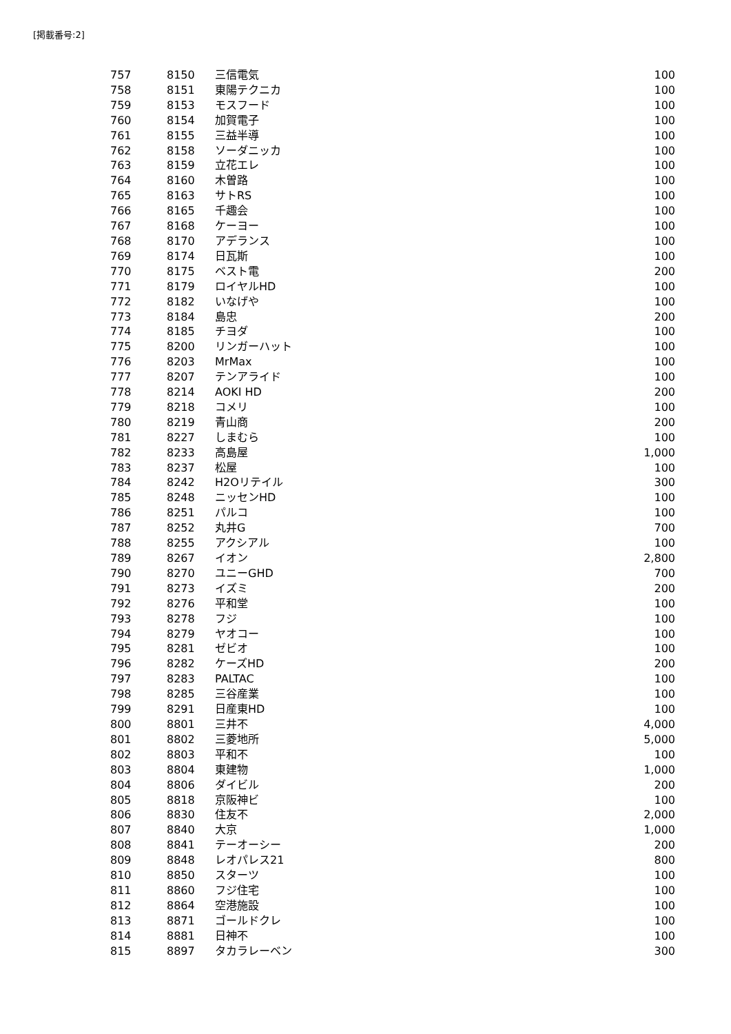[掲載番号:2]
| 757 | 8150 | 三信電気 | 100 |
| 758 | 8151 | 東陽テクニカ | 100 |
| 759 | 8153 | モスフード | 100 |
| 760 | 8154 | 加賀電子 | 100 |
| 761 | 8155 | 三益半導 | 100 |
| 762 | 8158 | ソーダニッカ | 100 |
| 763 | 8159 | 立花エレ | 100 |
| 764 | 8160 | 木曽路 | 100 |
| 765 | 8163 | サトRS | 100 |
| 766 | 8165 | 千趣会 | 100 |
| 767 | 8168 | ケーヨー | 100 |
| 768 | 8170 | アデランス | 100 |
| 769 | 8174 | 日瓦斯 | 100 |
| 770 | 8175 | ベスト電 | 200 |
| 771 | 8179 | ロイヤルHD | 100 |
| 772 | 8182 | いなげや | 100 |
| 773 | 8184 | 島忠 | 200 |
| 774 | 8185 | チヨダ | 100 |
| 775 | 8200 | リンガーハット | 100 |
| 776 | 8203 | MrMax | 100 |
| 777 | 8207 | テンアライド | 100 |
| 778 | 8214 | AOKI HD | 200 |
| 779 | 8218 | コメリ | 100 |
| 780 | 8219 | 青山商 | 200 |
| 781 | 8227 | しまむら | 100 |
| 782 | 8233 | 高島屋 | 1,000 |
| 783 | 8237 | 松屋 | 100 |
| 784 | 8242 | H2Oリテイル | 300 |
| 785 | 8248 | ニッセンHD | 100 |
| 786 | 8251 | パルコ | 100 |
| 787 | 8252 | 丸井G | 700 |
| 788 | 8255 | アクシアル | 100 |
| 789 | 8267 | イオン | 2,800 |
| 790 | 8270 | ユニーGHD | 700 |
| 791 | 8273 | イズミ | 200 |
| 792 | 8276 | 平和堂 | 100 |
| 793 | 8278 | フジ | 100 |
| 794 | 8279 | ヤオコー | 100 |
| 795 | 8281 | ゼビオ | 100 |
| 796 | 8282 | ケーズHD | 200 |
| 797 | 8283 | PALTAC | 100 |
| 798 | 8285 | 三谷産業 | 100 |
| 799 | 8291 | 日産東HD | 100 |
| 800 | 8801 | 三井不 | 4,000 |
| 801 | 8802 | 三菱地所 | 5,000 |
| 802 | 8803 | 平和不 | 100 |
| 803 | 8804 | 東建物 | 1,000 |
| 804 | 8806 | ダイビル | 200 |
| 805 | 8818 | 京阪神ビ | 100 |
| 806 | 8830 | 住友不 | 2,000 |
| 807 | 8840 | 大京 | 1,000 |
| 808 | 8841 | テーオーシー | 200 |
| 809 | 8848 | レオパレス21 | 800 |
| 810 | 8850 | スターツ | 100 |
| 811 | 8860 | フジ住宅 | 100 |
| 812 | 8864 | 空港施設 | 100 |
| 813 | 8871 | ゴールドクレ | 100 |
| 814 | 8881 | 日神不 | 100 |
| 815 | 8897 | タカラレーベン | 300 |